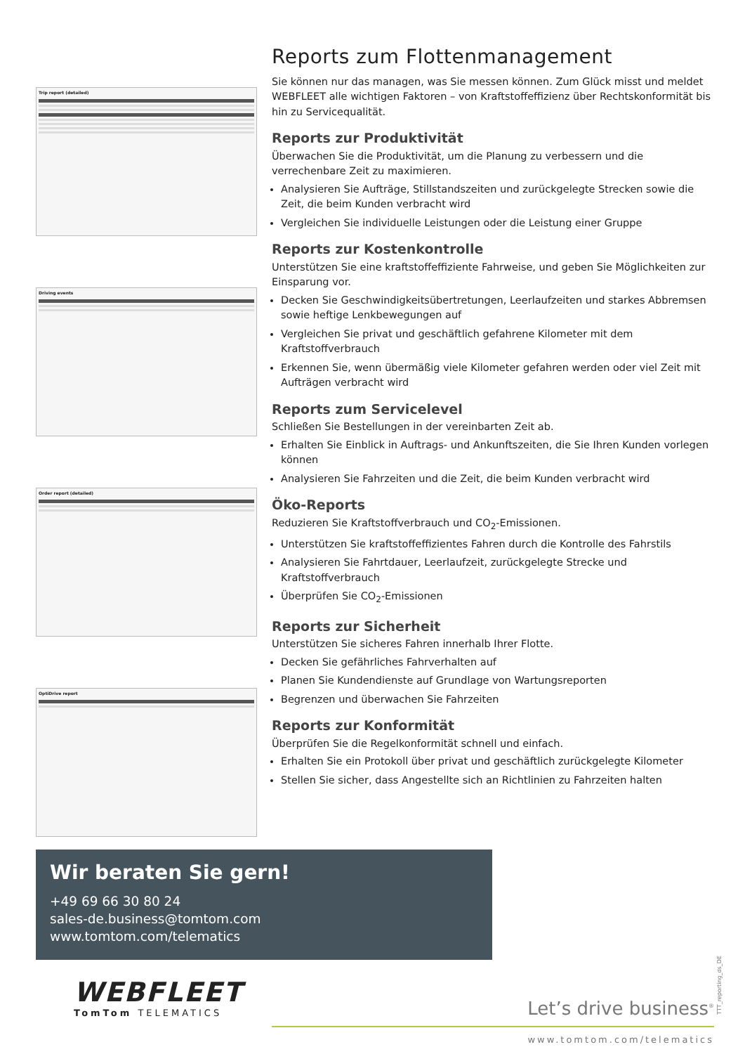Trip report (detailed)
Driving events
Order report (detailed)
OptiDrive report
Reports zum Flottenmanagement
Sie können nur das managen, was Sie messen können. Zum Glück misst und meldet WEBFLEET alle wichtigen Faktoren – von Kraftstoffeffizienz über Rechtskonformität bis hin zu Servicequalität.
Reports zur Produktivität
Überwachen Sie die Produktivität, um die Planung zu verbessern und die verrechenbare Zeit zu maximieren.
Analysieren Sie Aufträge, Stillstandszeiten und zurückgelegte Strecken sowie die Zeit, die beim Kunden verbracht wird
Vergleichen Sie individuelle Leistungen oder die Leistung einer Gruppe
Reports zur Kostenkontrolle
Unterstützen Sie eine kraftstoffeffiziente Fahrweise, und geben Sie Möglichkeiten zur Einsparung vor.
Decken Sie Geschwindigkeitsübertretungen, Leerlaufzeiten und starkes Abbremsen sowie heftige Lenkbewegungen auf
Vergleichen Sie privat und geschäftlich gefahrene Kilometer mit dem Kraftstoffverbrauch
Erkennen Sie, wenn übermäßig viele Kilometer gefahren werden oder viel Zeit mit Aufträgen verbracht wird
Reports zum Servicelevel
Schließen Sie Bestellungen in der vereinbarten Zeit ab.
Erhalten Sie Einblick in Auftrags- und Ankunftszeiten, die Sie Ihren Kunden vorlegen können
Analysieren Sie Fahrzeiten und die Zeit, die beim Kunden verbracht wird
Öko-Reports
Reduzieren Sie Kraftstoffverbrauch und CO<sub>2</sub>-Emissionen.
Unterstützen Sie kraftstoffeffizientes Fahren durch die Kontrolle des Fahrstils
Analysieren Sie Fahrtdauer, Leerlaufzeit, zurückgelegte Strecke und Kraftstoffverbrauch
Überprüfen Sie CO<sub>2</sub>-Emissionen
Reports zur Sicherheit
Unterstützen Sie sicheres Fahren innerhalb Ihrer Flotte.
Decken Sie gefährliches Fahrverhalten auf
Planen Sie Kundendienste auf Grundlage von Wartungsreporten
Begrenzen und überwachen Sie Fahrzeiten
Reports zur Konformität
Überprüfen Sie die Regelkonformität schnell und einfach.
Erhalten Sie ein Protokoll über privat und geschäftlich zurückgelegte Kilometer
Stellen Sie sicher, dass Angestellte sich an Richtlinien zu Fahrzeiten halten
Wir beraten Sie gern!
+49 69 66 30 80 24
sales-de.business@tomtom.com
www.tomtom.com/telematics
TTT_reporting_ds_DE
WEBFLEET
TomTom TELEMATICS
Let’s drive business<sup>®</sup>
www.tomtom.com/telematics